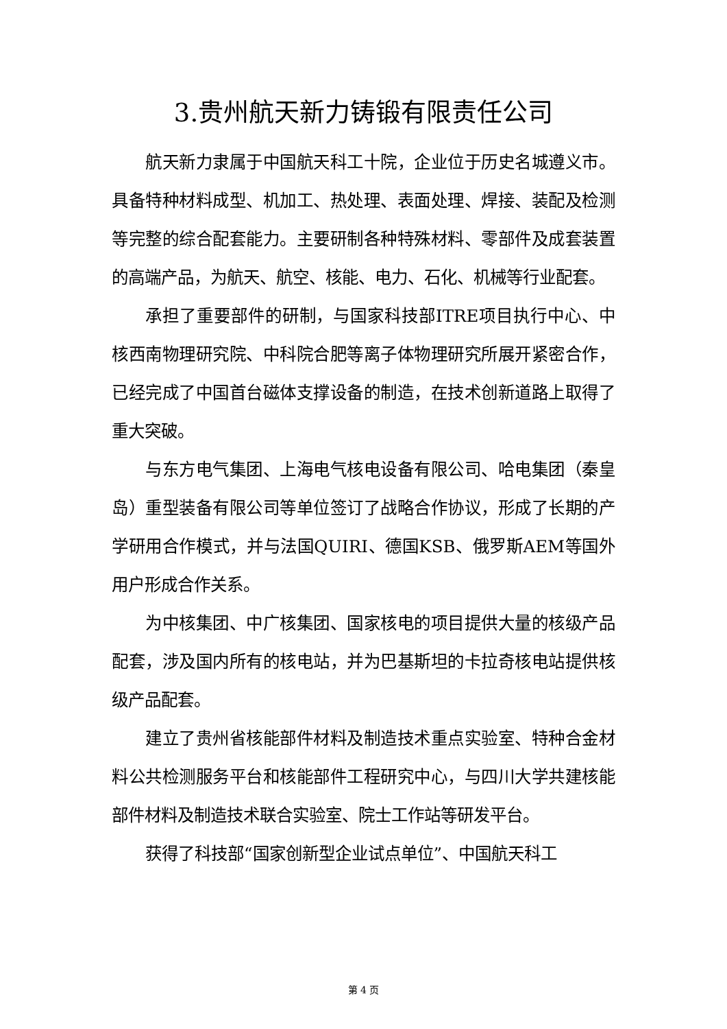3.贵州航天新力铸锻有限责任公司
航天新力隶属于中国航天科工十院，企业位于历史名城遵义市。具备特种材料成型、机加工、热处理、表面处理、焊接、装配及检测等完整的综合配套能力。主要研制各种特殊材料、零部件及成套装置的高端产品，为航天、航空、核能、电力、石化、机械等行业配套。
承担了重要部件的研制，与国家科技部ITRE项目执行中心、中核西南物理研究院、中科院合肥等离子体物理研究所展开紧密合作，已经完成了中国首台磁体支撑设备的制造，在技术创新道路上取得了重大突破。
与东方电气集团、上海电气核电设备有限公司、哈电集团（秦皇岛）重型装备有限公司等单位签订了战略合作协议，形成了长期的产学研用合作模式，并与法国QUIRI、德国KSB、俄罗斯AEM等国外用户形成合作关系。
为中核集团、中广核集团、国家核电的项目提供大量的核级产品配套，涉及国内所有的核电站，并为巴基斯坦的卡拉奇核电站提供核级产品配套。
建立了贵州省核能部件材料及制造技术重点实验室、特种合金材料公共检测服务平台和核能部件工程研究中心，与四川大学共建核能部件材料及制造技术联合实验室、院士工作站等研发平台。
获得了科技部“国家创新型企业试点单位”、中国航天科工
第 4 页